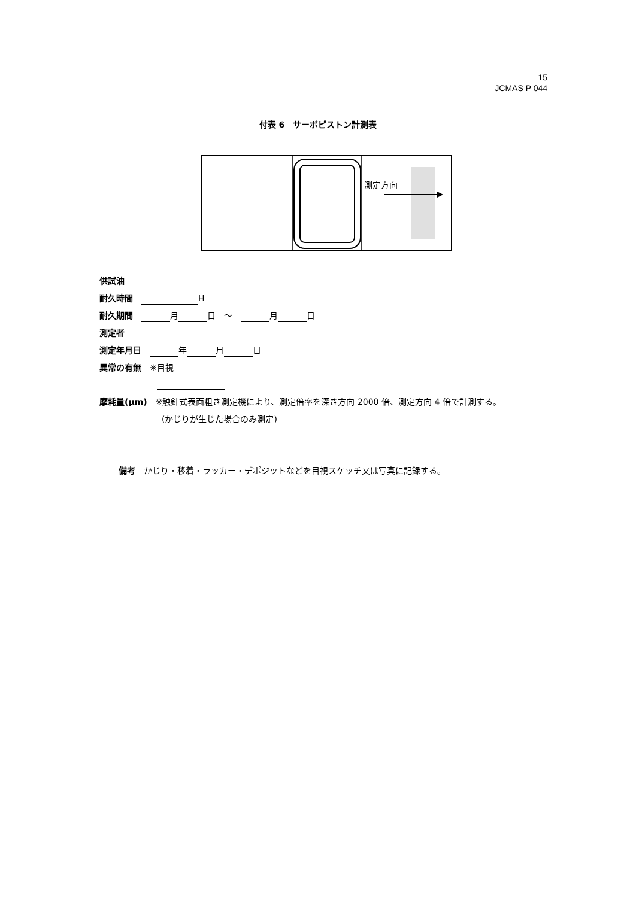15
JCMAS P 044
付表 6　サーボピストン計測表
測定方向
供試油　
耐久時間　 H
耐久期間　 月 日　～　 月 日
測定者　
測定年月日　 年 月 日
異常の有無　※目視
摩耗量(μm)　※触針式表面粗さ測定機により、測定倍率を深さ方向 2000 倍、測定方向 4 倍で計測する。
(かじりが生じた場合のみ測定)
備考　かじり・移着・ラッカー・デポジットなどを目視スケッチ又は写真に記録する。